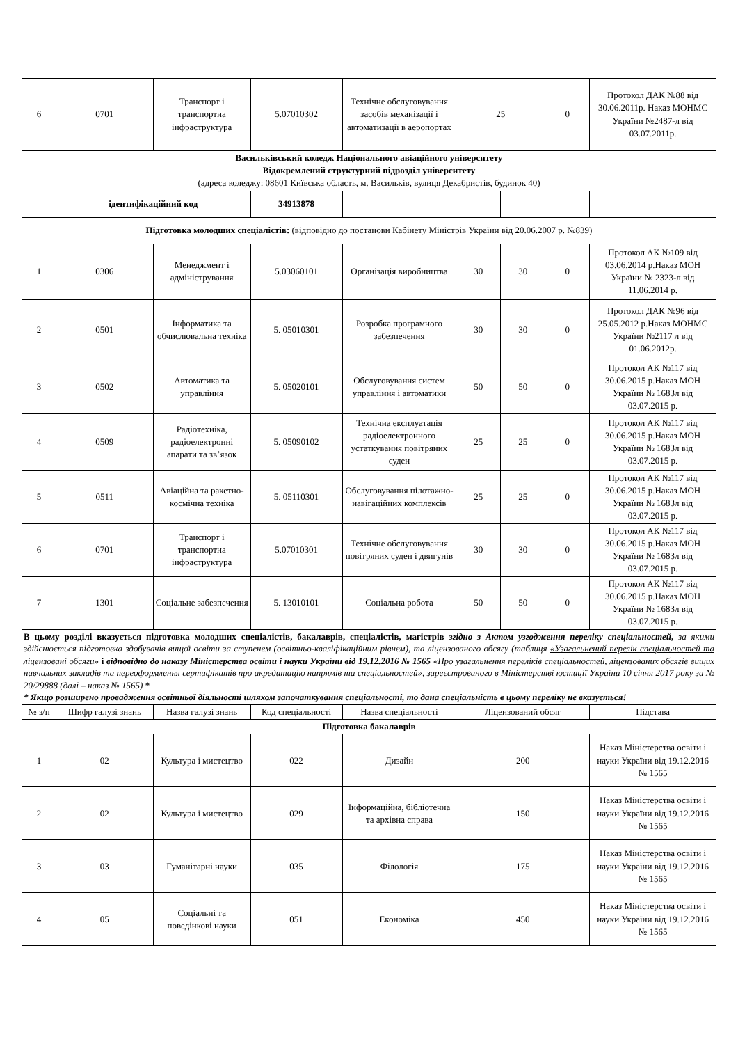| 6 | 0701 | Транспорт і транспортна інфраструктура | 5.07010302 | Технічне обслуговування засобів механізації і автоматизації в аеропортах | 25 | | 0 | Протокол ДАК №88 від 30.06.2011р. Наказ МОНМС України №2487-л від 03.07.2011р. |
| Васильківський коледж Національного авіаційного університету Відокремлений структурний підрозділ університету (адреса коледжу: 08601 Київська область, м. Васильків, вулиця Декабристів, будинок 40) | | | | | | | | |
| | ідентифікаційний код | | 34913878 | | | | | |
| Підготовка молодших спеціалістів: (відповідно до постанови Кабінету Міністрів України від 20.06.2007 р. №839) | | | | | | | | |
| 1 | 0306 | Менеджмент і адміністрування | 5.03060101 | Організація виробництва | 30 | 30 | 0 | Протокол АК №109 від 03.06.2014 р.Наказ МОН України № 2323-л від 11.06.2014 р. |
| 2 | 0501 | Інформатика та обчислювальна техніка | 5. 05010301 | Розробка програмного забезпечення | 30 | 30 | 0 | Протокол ДАК №96 від 25.05.2012 р.Наказ МОНМС України №2117 л від 01.06.2012р. |
| 3 | 0502 | Автоматика та управління | 5. 05020101 | Обслуговування систем управління і автоматики | 50 | 50 | 0 | Протокол АК №117 від 30.06.2015 р.Наказ МОН України № 1683л від 03.07.2015 р. |
| 4 | 0509 | Радіотехніка, радіоелектронні апарати та зв’язок | 5. 05090102 | Технічна експлуатація радіоелектронного устаткування повітряних суден | 25 | 25 | 0 | Протокол АК №117 від 30.06.2015 р.Наказ МОН України № 1683л від 03.07.2015 р. |
| 5 | 0511 | Авіаційна та ракетно-космічна техніка | 5. 05110301 | Обслуговування пілотажно-навігаційних комплексів | 25 | 25 | 0 | Протокол АК №117 від 30.06.2015 р.Наказ МОН України № 1683л від 03.07.2015 р. |
| 6 | 0701 | Транспорт і транспортна інфраструктура | 5.07010301 | Технічне обслуговування повітряних суден і двигунів | 30 | 30 | 0 | Протокол АК №117 від 30.06.2015 р.Наказ МОН України № 1683л від 03.07.2015 р. |
| 7 | 1301 | Соціальне забезпечення | 5. 13010101 | Соціальна робота | 50 | 50 | 0 | Протокол АК №117 від 30.06.2015 р.Наказ МОН України № 1683л від 03.07.2015 р. |
| В цьому розділі вказується підготовка молодших спеціалістів, бакалаврів, спеціалістів, магістрів згідно з Актом узгодження переліку спеціальностей , за якими здійснюється підготовка здобувачів вищої освіти за ступенем (освітньо-кваліфікаційним рівнем), та ліцензованого обсягу (таблиця «Узагальнений перелік спеціальностей та ліцензовані обсяги» і відповідно до наказу Міністерства освіти і науки України від 19.12.2016 № 1565 «Про узагальнення переліків спеціальностей, ліцензованих обсягів вищих навчальних закладів та переоформлення сертифікатів про акредитацію напрямів та спеціальностей», зареєстрованого в Міністерстві юстиції України 10 січня 2017 року за № 20/29888 (далі – наказ № 1565) * * Якщо розширено провадження освітньої діяльності шляхом започаткування спеціальності, то дана спеціальність в цьому переліку не вказується! | | | | | | | | |
| № з/п | Шифр галузі знань | Назва галузі знань | Код спеціальності | Назва спеціальності | Ліцензований обсяг | | | Підстава |
| Підготовка бакалаврів | | | | | | | | |
| 1 | 02 | Культура і мистецтво | 022 | Дизайн | 200 | | | Наказ Міністерства освіти і науки України від 19.12.2016 № 1565 |
| 2 | 02 | Культура і мистецтво | 029 | Інформаційна, бібліотечна та архівна справа | 150 | | | Наказ Міністерства освіти і науки України від 19.12.2016 № 1565 |
| 3 | 03 | Гуманітарні науки | 035 | Філологія | 175 | | | Наказ Міністерства освіти і науки України від 19.12.2016 № 1565 |
| 4 | 05 | Соціальні та поведінкові науки | 051 | Економіка | 450 | | | Наказ Міністерства освіти і науки України від 19.12.2016 № 1565 |